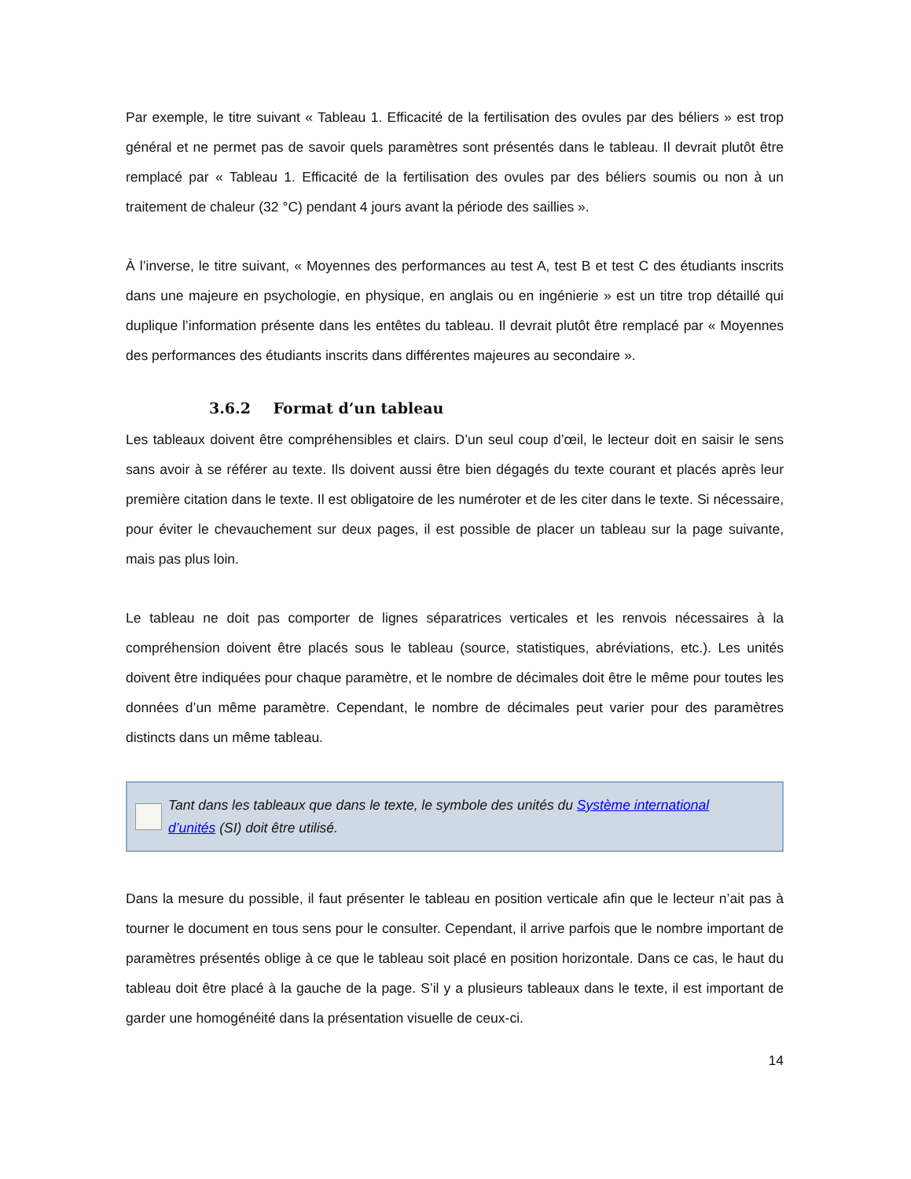Par exemple, le titre suivant « Tableau 1. Efficacité de la fertilisation des ovules par des béliers » est trop général et ne permet pas de savoir quels paramètres sont présentés dans le tableau. Il devrait plutôt être remplacé par « Tableau 1. Efficacité de la fertilisation des ovules par des béliers soumis ou non à un traitement de chaleur (32 °C) pendant 4 jours avant la période des saillies ».
À l’inverse, le titre suivant, « Moyennes des performances au test A, test B et test C des étudiants inscrits dans une majeure en psychologie, en physique, en anglais ou en ingénierie » est un titre trop détaillé qui duplique l’information présente dans les entêtes du tableau. Il devrait plutôt être remplacé par « Moyennes des performances des étudiants inscrits dans différentes majeures au secondaire ».
3.6.2 Format d’un tableau
Les tableaux doivent être compréhensibles et clairs. D’un seul coup d’œil, le lecteur doit en saisir le sens sans avoir à se référer au texte. Ils doivent aussi être bien dégagés du texte courant et placés après leur première citation dans le texte. Il est obligatoire de les numéroter et de les citer dans le texte. Si nécessaire, pour éviter le chevauchement sur deux pages, il est possible de placer un tableau sur la page suivante, mais pas plus loin.
Le tableau ne doit pas comporter de lignes séparatrices verticales et les renvois nécessaires à la compréhension doivent être placés sous le tableau (source, statistiques, abréviations, etc.). Les unités doivent être indiquées pour chaque paramètre, et le nombre de décimales doit être le même pour toutes les données d’un même paramètre. Cependant, le nombre de décimales peut varier pour des paramètres distincts dans un même tableau.
Tant dans les tableaux que dans le texte, le symbole des unités du Système international d’unités (SI) doit être utilisé.
Dans la mesure du possible, il faut présenter le tableau en position verticale afin que le lecteur n’ait pas à tourner le document en tous sens pour le consulter. Cependant, il arrive parfois que le nombre important de paramètres présentés oblige à ce que le tableau soit placé en position horizontale. Dans ce cas, le haut du tableau doit être placé à la gauche de la page. S’il y a plusieurs tableaux dans le texte, il est important de garder une homogénéité dans la présentation visuelle de ceux-ci.
14